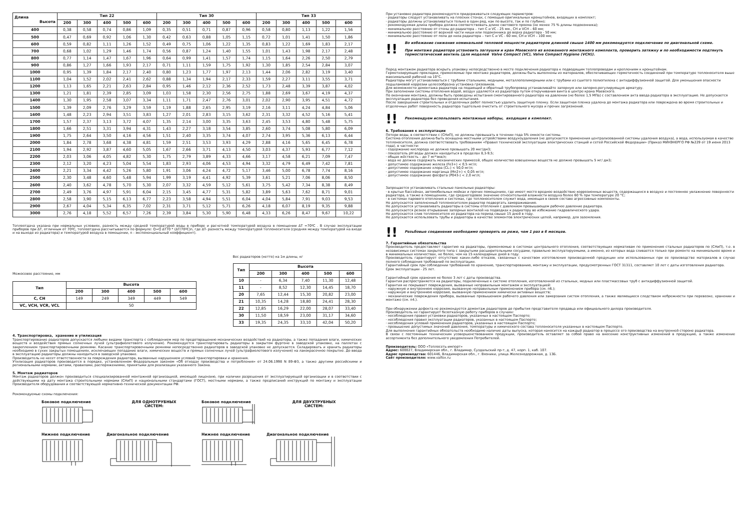| Длина Высота | Тип 22 | | | | | Тип 30 | | | | | Тип 33 | | | | |
| --- | --- | --- | --- | --- | --- | --- | --- | --- | --- | --- | --- | --- | --- | --- | --- |
| | 200 | 300 | 400 | 500 | 600 | 200 | 300 | 400 | 500 | 600 | 200 | 300 | 400 | 500 | 600 |
| 400 | 0,38 | 0,58 | 0,74 | 0,86 | 1,09 | 0,35 | 0,51 | 0,71 | 0,87 | 0,96 | 0,58 | 0,80 | 1,13 | 1,22 | 1,56 |
| 500 | 0,47 | 0,69 | 0,92 | 1,06 | 1,30 | 0,42 | 0,63 | 0,88 | 1,05 | 1,15 | 0,72 | 1,01 | 1,41 | 1,50 | 1,86 |
| 600 | 0,59 | 0,82 | 1,11 | 1,26 | 1,52 | 0,49 | 0,75 | 1,06 | 1,22 | 1,35 | 0,83 | 1,22 | 1,69 | 1,83 | 2,17 |
| 700 | 0,68 | 1,02 | 1,29 | 1,46 | 1,74 | 0,56 | 0,87 | 1,24 | 1,40 | 1,55 | 1,01 | 1,43 | 1,98 | 2,17 | 2,48 |
| 800 | 0,77 | 1,14 | 1,47 | 1,67 | 1,96 | 0,64 | 0,99 | 1,41 | 1,57 | 1,74 | 1,15 | 1,64 | 2,26 | 2,50 | 2,79 |
| 900 | 0,86 | 1,27 | 1,66 | 1,93 | 2,17 | 0,71 | 1,11 | 1,59 | 1,75 | 1,92 | 1,30 | 1,85 | 2,54 | 2,84 | 3,07 |
| 1000 | 0,95 | 1,39 | 1,84 | 2,17 | 2,40 | 0,80 | 1,23 | 1,77 | 1,97 | 2,13 | 1,44 | 2,06 | 2,82 | 3,19 | 3,40 |
| 1100 | 1,04 | 1,52 | 2,02 | 2,41 | 2,62 | 0,88 | 1,34 | 1,94 | 2,17 | 2,33 | 1,59 | 2,27 | 3,11 | 3,55 | 3,71 |
| 1200 | 1,13 | 1,65 | 2,21 | 2,63 | 2,84 | 0,95 | 1,46 | 2,12 | 2,36 | 2,52 | 1,73 | 2,48 | 3,39 | 3,87 | 4,02 |
| 1300 | 1,21 | 1,81 | 2,39 | 2,85 | 3,09 | 1,03 | 1,58 | 2,30 | 2,56 | 2,75 | 1,88 | 2,69 | 3,67 | 4,19 | 4,37 |
| 1400 | 1,30 | 1,95 | 2,58 | 3,07 | 3,34 | 1,11 | 1,71 | 2,47 | 2,76 | 3,01 | 2,02 | 2,90 | 3,95 | 4,51 | 4,72 |
| 1500 | 1,39 | 2,09 | 2,76 | 3,29 | 3,59 | 1,19 | 1,88 | 2,65 | 2,95 | 3,19 | 2,16 | 3,11 | 4,24 | 4,84 | 5,06 |
| 1600 | 1,48 | 2,23 | 2,94 | 3,51 | 3,83 | 1,27 | 2,01 | 2,83 | 3,15 | 3,62 | 2,31 | 3,32 | 4,52 | 5,16 | 5,41 |
| 1700 | 1,57 | 2,37 | 3,13 | 3,72 | 4,07 | 1,35 | 2,14 | 3,00 | 3,35 | 3,63 | 2,45 | 3,53 | 4,80 | 5,48 | 5,75 |
| 1800 | 1,66 | 2,51 | 3,31 | 3,94 | 4,31 | 1,43 | 2,27 | 3,18 | 3,54 | 3,85 | 2,60 | 3,74 | 5,08 | 5,80 | 6,09 |
| 1900 | 1,75 | 2,64 | 3,50 | 4,16 | 4,56 | 1,51 | 2,40 | 3,35 | 3,74 | 4,07 | 2,74 | 3,95 | 5,36 | 6,13 | 6,44 |
| 2000 | 1,84 | 2,78 | 3,68 | 4,38 | 4,81 | 1,59 | 2,51 | 3,53 | 3,93 | 4,29 | 2,88 | 4,16 | 5,65 | 6,45 | 6,78 |
| 2100 | 1,94 | 2,92 | 3,87 | 4,60 | 5,05 | 1,67 | 2,66 | 3,71 | 4,13 | 4,50 | 3,03 | 4,37 | 5,93 | 6,77 | 7,12 |
| 2200 | 2,03 | 3,06 | 4,05 | 4,82 | 5,30 | 1,75 | 2,79 | 3,89 | 4,33 | 4,66 | 3,17 | 4,58 | 6,21 | 7,09 | 7,47 |
| 2300 | 2,12 | 3,20 | 4,23 | 5,04 | 5,54 | 1,83 | 2,93 | 4,06 | 4,53 | 4,94 | 3,32 | 4,79 | 6,49 | 7,42 | 7,81 |
| 2400 | 2,21 | 3,34 | 4,42 | 5,26 | 5,80 | 1,91 | 3,06 | 4,24 | 4,72 | 5,17 | 3,46 | 5,00 | 6,78 | 7,74 | 8,16 |
| 2500 | 2,30 | 3,48 | 4,60 | 5,48 | 5,94 | 1,99 | 3,19 | 4,41 | 4,92 | 5,39 | 3,61 | 5,21 | 7,06 | 8,06 | 8,50 |
| 2600 | 2,40 | 3,62 | 4,78 | 5,70 | 5,30 | 2,07 | 3,32 | 4,59 | 5,12 | 5,61 | 3,75 | 5,42 | 7,34 | 8,38 | 8,49 |
| 2700 | 2,49 | 3,76 | 4,97 | 5,91 | 6,04 | 2,15 | 3,45 | 4,77 | 5,31 | 5,82 | 3,89 | 5,63 | 7,62 | 8,71 | 9,01 |
| 2800 | 2,58 | 3,90 | 5,15 | 6,13 | 6,77 | 2,23 | 3,58 | 4,94 | 5,51 | 6,04 | 4,04 | 5,84 | 7,91 | 9,03 | 9,53 |
| 2900 | 2,67 | 4,04 | 5,34 | 6,35 | 7,02 | 2,31 | 3,71 | 5,12 | 5,71 | 6,26 | 4,18 | 6,07 | 8,19 | 9,35 | 9,88 |
| 3000 | 2,76 | 4,18 | 5,52 | 6,57 | 7,26 | 2,39 | 3,84 | 5,30 | 5,90 | 6,48 | 4,33 | 6,26 | 8,47 | 9,67 | 10,22 |
Теплоотдача указана при нормальных условиях, разность между средней температурой воды в приборе и расчетной температурой воздуха в помещении ΔT =70ºC . В случае эксплуатации приборов при ΔT, отличным от 70ºC, теплоотдача рассчитывается по формуле: Q=Q ΔT70 * (ΔT/70ºC)n, где ΔT- разность между температурой теплоносителя (средняя между температурой на входе и на выходе из радиатора) и температурой воздуха в помещении, n - экспоненциальный коэффициент).
Межосевое расстояние, мм
| Тип | Высота | | | | |
| --- | --- | --- | --- | --- | --- |
| | 200 | 300 | 400 | 500 | 600 |
| C, CH | 149 | 249 | 349 | 449 | 549 |
| VC, VCH, VCR, VCL | 50 | | | | |
Вес радиаторов (нетто) на 1м длины, кг
| Тип | Высота | | | | |
| --- | --- | --- | --- | --- | --- |
| | 200 | 300 | 400 | 500 | 600 |
| 10 | - | 6,34 | 7,40 | 11,30 | 12,48 |
| 11 | - | 8,52 | 12,30 | 14,45 | 18,70 |
| 20 | 7,65 | 12,44 | 15,30 | 20,82 | 23,00 |
| 21 | 10,35 | 14,28 | 18,80 | 24,41 | 28,30 |
| 22 | 12,85 | 16,29 | 22,00 | 28,07 | 33,40 |
| 30 | 11,50 | 18,59 | 23,00 | 31,17 | 34,60 |
| 33 | 19,35 | 24,35 | 33,10 | 42,04 | 50,20 |
4. Транспортировка, хранение и утилизация
Транспортирование радиаторов допускается любыми видами транспорта с соблюдением мер по предотвращению механических воздействий на радиаторы, а также попадания влаги, химических веществ и воздействия прямых солнечных лучей (ультрафиолетового излучения). Рекомендуется транспортировать радиаторы в закрытом фургоне в заводской упаковке, на паллетах с закреплением транспортировочными ремнями. Касание транспортировочными ремнями непосредственно радиаторов в заводской упаковке не допускается. Складировать и хранить радиаторы необходимо в сухих закрытых помещениях, исключающих попадание влаги, химических веществ и прямых солнечных лучей (ультрафиолетового излучения) на лакокрасочное покрытие. До ввода в эксплуатацию радиаторы должны находиться в заводской упаковке.
Производитель не несет ответственности за повреждения радиатора, вызванные нарушением условий транспортировки и хранения.
Утилизация радиаторов производится в порядке, установленном Федеральным законом «Об отходах производства и потребления» от 24.06.1998 N 89-ФЗ, а также другими российскими и региональными нормами, актами, правилами, распоряжениями, принятыми для реализации указанного Закона.
5. Монтаж радиаторов
Монтаж радиаторов должен производиться специализированной монтажной организацией, имеющей лицензию, при наличии разрешения от эксплуатирующей организации и в соответствии с действующими на дату монтажа строительными нормами (СНиП) и национальными стандартами (ГОСТ), местными нормами, а также предписаний инструкций по монтажу и эксплуатации Производителя оборудования и соответствующей нормативно-технической документации РФ.
Рекомендуемые схемы подключения:
Боковое подключение
ДЛЯ ОДНОТРУБНЫХ
СИСТЕМ:
Боковое подключение
ДЛЯ ДВУХТРУБНЫХ
СИСТЕМ:
Нижнее подключение
Диагональное подключение
Нижнее подключение
Диагональное подключение
При установке радиатора рекомендуется придерживаться следующих параметров:
· радиаторы следует устанавливать на плоских стенах, с помощью оригинальных кронштейнов, входящих в комплект;
· радиаторы должны устанавливаться только в один ряд, как по высоте, так и по глубине;
· рекомендуемая длина прибора должна соответствовать длине светового проема (не менее 75 % длины подоконника);
· минимальное расстояние от стены до радиатора – тип С и VC - 25 мм., CH и VCH – 60 мм;
· минимальное расстояние от верхней части ниши или подоконника до верха радиатора - 50 мм;
· минимальное расстояние от пола до низа радиатора – тип С и VC - 60 мм, CH и VCH – 100 мм;
!!
Во избежание снижения номинальной тепловой мощности радиаторов длинной свыше 1400 мм рекомендуется подключение по диагональной схеме.
При монтаже радиатора установить заглушки и кран Маевского из вложенного монтажного комплекта, проверить затяжку и по необходимости подтянуть термостатический вентиль (для моделей Valve Compact (VC), Valve Compact Hygiene (VCH)).
Перед монтажом радиатора вскрыть упаковку непосредственно в месте подключения радиатора к подводящим теплопроводам и креплениям к кронштейнам.
Герметизирующие прокладки, применяемые при монтаже радиаторов, должны быть выполнены из материалов, обеспечивающих герметичность соединений при температуре теплоносителя выше максимальной рабочей на 10°С.
Радиаторы могут устанавливаться с трубами стальными, медными, металлополимерными или с трубами из сшитого полиэтилена с антидиффузионной защитой. Для уменьшения опасности подшламовой коррозии целесообразна установка грязевиков.
Для возможности демонтажа радиатора на подающий и обратный трубопровод устанавливайте запорную или запорно-регулирующую арматуру.
При заполнении системы отопления водой, воздух удаляется из радиатора путем откручивания винта в центре крана Маевского.
По окончании монтажа, должны быть проведены испытания смонтированного радиатора на давлении (не более 1,5 МПа) с составлением акта ввода радиатора в эксплуатацию. Не допускается эксплуатация радиатора без проведения испытания.
После завершения строительных и отделочных работ полностью удалить защитную пленку. Если защитная пленка удалена до монтажа радиатора или повреждена во время строительных и отделочных работ поверхность радиатора тщательно очистить от строительного мусора и прочих загрязнений.
!!
Рекомендуем использовать монтажные наборы, входящие в комплект.
6. Требования к эксплуатации
Потери воды, в соответствии с (СНиП), не должны превышать в течении года 5% емкости системы.
Система отопления должна быть оснащена местными устройствами воздухоудаления (не допускается применения централизованной системы удаления воздуха), а вода, используемая в качестве теплоносителя, должна соответствовать требованиям «Правил технической эксплуатации электрических станций и сетей Российской Федерации» (Приказ МИНЭНЕРГО РФ №229 от 19 июня 2013 года), в частности:
· содержание кислорода не должно превышать 20 мкг/дм3;
· показатель pH воды должен находиться в пределах 8,3-9,5;
· общая жёсткость – до 7 мг*экв/л;
· вода не должна содержать механических примесей, общее количество взвешенных веществ не должно превышать 5 мг/ дм3;
· допустимое содержание железа (Fe3+) < 0,5 мг/л;
· допустимое содержание хлора (CL-) < 50,0 мг/л;
· допустимое содержание марганца (Mn2+) < 0,05 мг/л;
· допустимое содержание фосфата (P043-) < 2,0 мг/л;
Запрещается устанавливать стальные панельные радиаторы:
· в крытых бассейнах, автомобильных мойках и прочих помещениях, где имеет место вредное воздействие коррозионных веществ, содержащихся в воздухе и постоянное увлажнение поверхности радиатора, а также в помещениях, где среднегодовое значение относительной влажности воздуха более 60 % при температуре 20 °С;
· в системах парового отопления и системах, где теплоносителем служит вода, имеющая в своем составе агрессивные компоненты.
Не допускается заполненный теплоносителем радиатор подвергать замораживанию.
Не допускается устанавливать радиаторы в системы отопления с давлением превышающем рабочее давление радиатора.
Не допускается резкое открывание запорных вентилей на подводках к радиатору во избежание гидравлического удара.
Не допускается слив теплоносителя из радиатора на период свыше 15 дней в году.
Не допускается использовать трубы и радиаторы в качестве элементов электрических цепей, например, для заземления.
!!
Резьбовые соединения необходимо проверять не реже, чем 1 раз в 6 месяцев.
7. Гарантийные обязательства
Производитель предоставляет гарантию на радиаторы, применяемые в системах центрального отопления, соответствующих нормативам по применению стальных радиаторов по (СНиП), т.е. в независимых системах закрытого типа с закрытыми расширительными сосудами, правильно эксплуатируемыми, а именно, из которых вода сливается только при ремонте на минимальное время и в минимальных количествах, не более, чем на 15 календарных дней в году.
Производитель гарантирует отсутствие каких-либо отказов, связанных с качеством изготовления произведенной продукции или использованных при ее производстве материалов в случае полного соблюдения требований по эксплуатации.
Гарантийный срок при соблюдении требований по хранению, транспортированию, монтажу и эксплуатации, предусмотренных ГОСТ 31311, составляет 10 лет с даты изготовления радиатора.
Срок эксплуатации - 25 лет.
Гарантийный срок хранения не более 3 лет с даты производства.
Гарантия распространяется на радиаторы, подключенные к системе отопления, изготовленной из стальных, медных или пластмассовых труб с антидиффузионной защитой.
Гарантия не покрывает повреждения, вызванные неправильным монтажом и эксплуатацией:
· наружную и внутреннюю коррозию, вызванную неправильным применением прибора (см. п6.);
· наружную и внутреннюю коррозию, вызванную применением химически активных веществ;
· механические повреждения прибора, вызванные превышением рабочего давления или замерзания систем отопления, а также являющиеся следствием небрежности при перевозке, хранении и монтаже (см. п4.).
При обнаружении дефекта не рекомендуется демонтаж радиаторов до прибытия представителя продавца или официального дилера производителя.
Производитель не гарантирует безотказную работу приборов в случаях:
· несоблюдения правил установки радиаторов, указанных в настоящем Паспорте;
· несоблюдения правил эксплуатации радиаторов, указанных в настоящем Паспорте;
· несоблюдения условий применения радиаторов, указанных в настоящем Паспорте;
· превышение допустимых значений давления, температуры и химического состава теплоносителя указанных в настоящем Паспорте.
Для выполнения гарантийных обязательств необходимо наличие даты выпуска, которая наносится на каждый радиатор в процессе его производства на внутренней стороне радиатора.
В связи с постоянным техническим усовершенствованием продукции, производитель оставляет за собой право на внесение конструктивных изменений в продукцию, а также изменение ассортимента без дополнительного уведомления Потребителей.
Производитель: ООО «Теплосеть-импорт»
Адрес: 600027, Владимирская обл., г. Владимир, Суздальский пр-т, д. 47, корп. 1, каб. 107.
Адрес производства: 601446, Владимирская обл., г. Вязники, улица Железнодорожная, д. 13Б.
Сайт производителя: www.valfex.ru